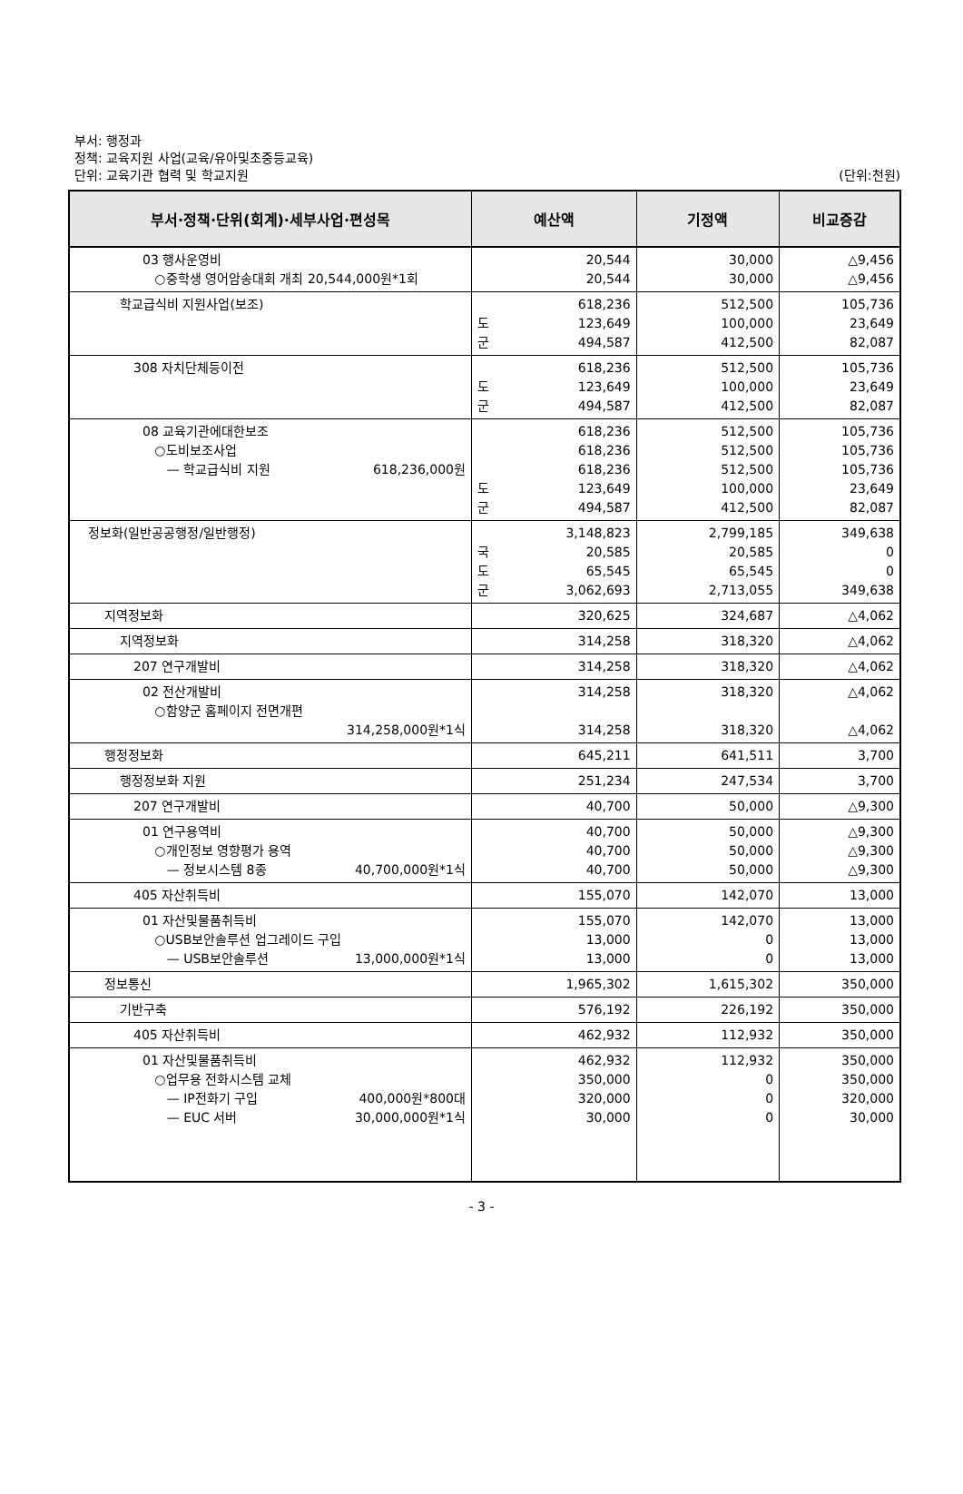부서: 행정과
정책: 교육지원 사업(교육/유아및초중등교육)
단위: 교육기관 협력 및 학교지원
(단위:천원)
| 부서·정책·단위(회계)·세부사업·편성목 | 예산액 | 기정액 | 비교증감 |
| --- | --- | --- | --- |
| 03 행사운영비 ○중학생 영어암송대회 개최 20,544,000원*1회 | 20,544 20,544 | 30,000 30,000 | △9,456 △9,456 |
| 학교급식비 지원사업(보조) | 618,236 도 123,649 군 494,587 | 512,500 100,000 412,500 | 105,736 23,649 82,087 |
| 308 자치단체등이전 | 618,236 도 123,649 군 494,587 | 512,500 100,000 412,500 | 105,736 23,649 82,087 |
| 08 교육기관에대한보조 ○도비보조사업 — 학교급식비 지원 618,236,000원 | 618,236 618,236 618,236 도 123,649 군 494,587 | 512,500 512,500 512,500 100,000 412,500 | 105,736 105,736 105,736 23,649 82,087 |
| 정보화(일반공공행정/일반행정) | 3,148,823 국 20,585 도 65,545 군 3,062,693 | 2,799,185 20,585 65,545 2,713,055 | 349,638 0 0 349,638 |
| 지역정보화 | 320,625 | 324,687 | △4,062 |
| 지역정보화 | 314,258 | 318,320 | △4,062 |
| 207 연구개발비 | 314,258 | 318,320 | △4,062 |
| 02 전산개발비 ○함양군 홈페이지 전면개편 314,258,000원*1식 | 314,258 314,258 | 318,320 318,320 | △4,062 △4,062 |
| 행정정보화 | 645,211 | 641,511 | 3,700 |
| 행정정보화 지원 | 251,234 | 247,534 | 3,700 |
| 207 연구개발비 | 40,700 | 50,000 | △9,300 |
| 01 연구용역비 ○개인정보 영향평가 용역 — 정보시스템 8종 40,700,000원*1식 | 40,700 40,700 40,700 | 50,000 50,000 50,000 | △9,300 △9,300 △9,300 |
| 405 자산취득비 | 155,070 | 142,070 | 13,000 |
| 01 자산및물품취득비 ○USB보안솔루션 업그레이드 구입 — USB보안솔루션 13,000,000원*1식 | 155,070 13,000 13,000 | 142,070 0 0 | 13,000 13,000 13,000 |
| 정보통신 | 1,965,302 | 1,615,302 | 350,000 |
| 기반구축 | 576,192 | 226,192 | 350,000 |
| 405 자산취득비 | 462,932 | 112,932 | 350,000 |
| 01 자산및물품취득비 ○업무용 전화시스템 교체 — IP전화기 구입 400,000원*800대 — EUC 서버 30,000,000원*1식 | 462,932 350,000 320,000 30,000 | 112,932 0 0 0 | 350,000 350,000 320,000 30,000 |
- 3 -